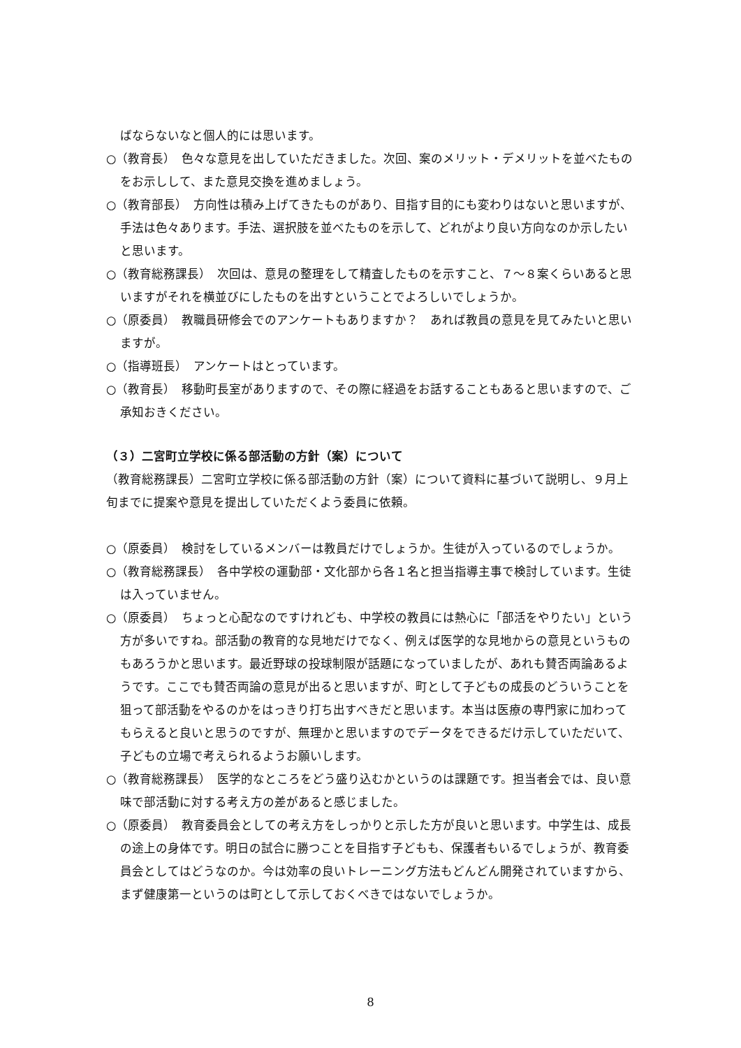ばならないなと個人的には思います。
○（教育長）　色々な意見を出していただきました。次回、案のメリット・デメリットを並べたものをお示しして、また意見交換を進めましょう。
○（教育部長）　方向性は積み上げてきたものがあり、目指す目的にも変わりはないと思いますが、手法は色々あります。手法、選択肢を並べたものを示して、どれがより良い方向なのか示したいと思います。
○（教育総務課長）　次回は、意見の整理をして精査したものを示すこと、７～８案くらいあると思いますがそれを横並びにしたものを出すということでよろしいでしょうか。
○（原委員）　教職員研修会でのアンケートもありますか？　あれば教員の意見を見てみたいと思いますが。
○（指導班長）　アンケートはとっています。
○（教育長）　移動町長室がありますので、その際に経過をお話することもあると思いますので、ご承知おきください。
（３）二宮町立学校に係る部活動の方針（案）について
（教育総務課長）二宮町立学校に係る部活動の方針（案）について資料に基づいて説明し、９月上旬までに提案や意見を提出していただくよう委員に依頼。
○（原委員）　検討をしているメンバーは教員だけでしょうか。生徒が入っているのでしょうか。
○（教育総務課長）　各中学校の運動部・文化部から各１名と担当指導主事で検討しています。生徒は入っていません。
○（原委員）　ちょっと心配なのですけれども、中学校の教員には熱心に「部活をやりたい」という方が多いですね。部活動の教育的な見地だけでなく、例えば医学的な見地からの意見というものもあろうかと思います。最近野球の投球制限が話題になっていましたが、あれも賛否両論あるようです。ここでも賛否両論の意見が出ると思いますが、町として子どもの成長のどういうことを狙って部活動をやるのかをはっきり打ち出すべきだと思います。本当は医療の専門家に加わってもらえると良いと思うのですが、無理かと思いますのでデータをできるだけ示していただいて、子どもの立場で考えられるようお願いします。
○（教育総務課長）　医学的なところをどう盛り込むかというのは課題です。担当者会では、良い意味で部活動に対する考え方の差があると感じました。
○（原委員）　教育委員会としての考え方をしっかりと示した方が良いと思います。中学生は、成長の途上の身体です。明日の試合に勝つことを目指す子どもも、保護者もいるでしょうが、教育委員会としてはどうなのか。今は効率の良いトレーニング方法もどんどん開発されていますから、まず健康第一というのは町として示しておくべきではないでしょうか。
8